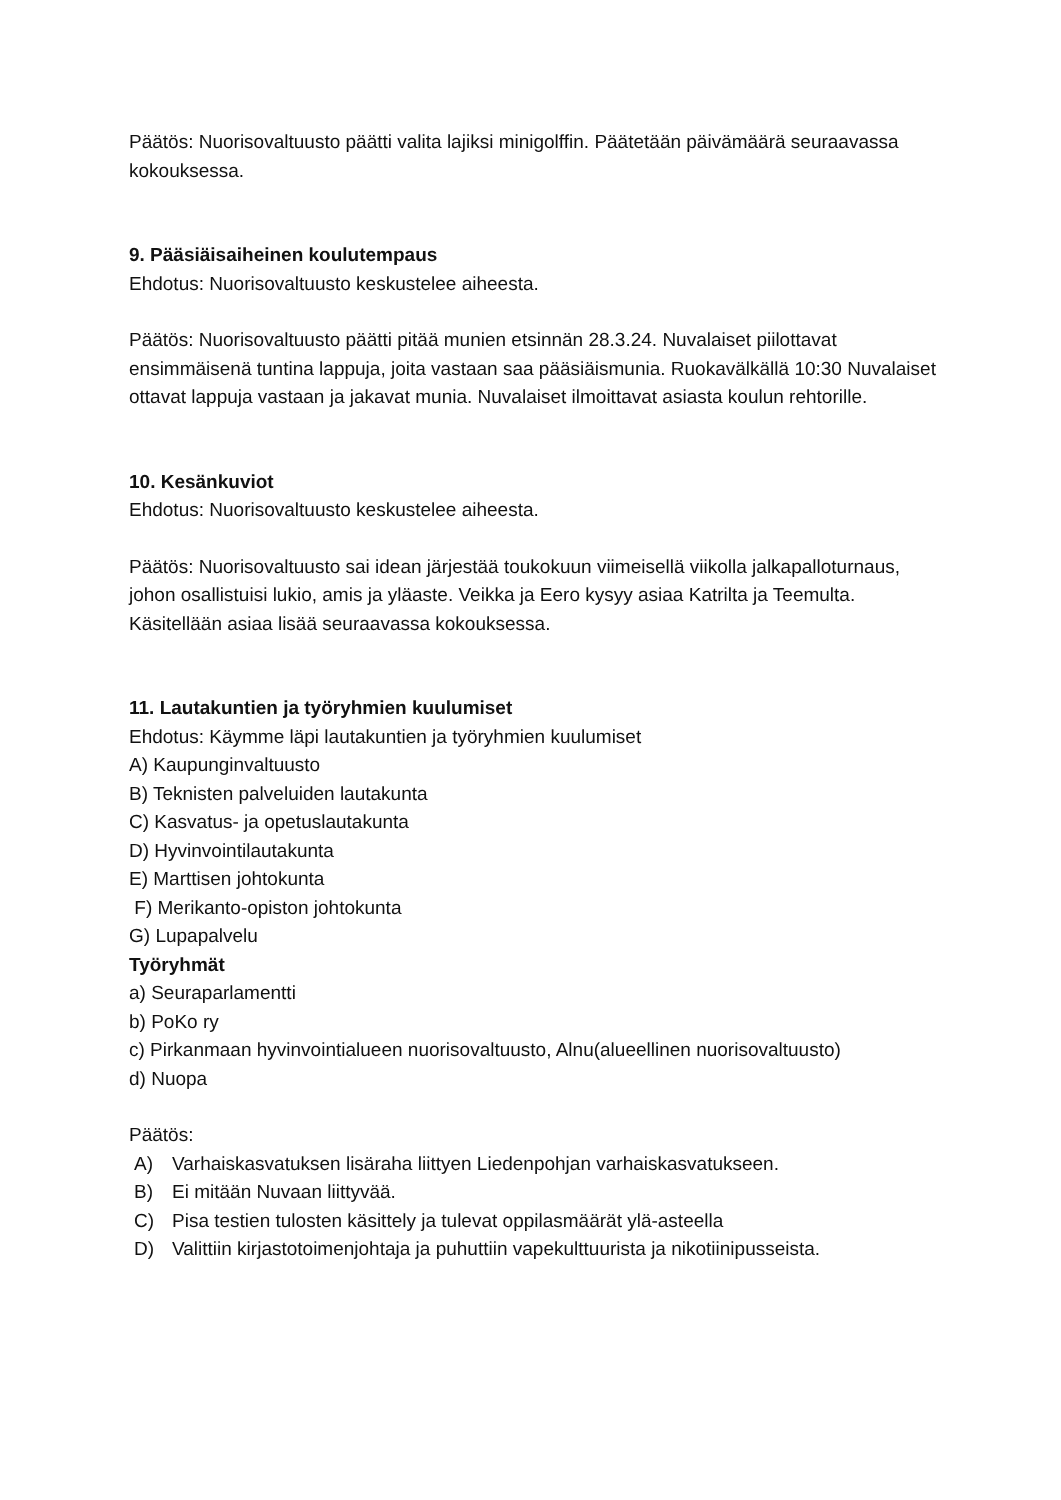Päätös: Nuorisovaltuusto päätti valita lajiksi minigolffin. Päätetään päivämäärä seuraavassa kokouksessa.
9. Pääsiäisaiheinen koulutempaus
Ehdotus: Nuorisovaltuusto keskustelee aiheesta.
Päätös: Nuorisovaltuusto päätti pitää munien etsinnän 28.3.24. Nuvalaiset piilottavat ensimmäisenä tuntina lappuja, joita vastaan saa pääsiäismunia. Ruokavälkällä 10:30 Nuvalaiset ottavat lappuja vastaan ja jakavat munia. Nuvalaiset ilmoittavat asiasta koulun rehtorille.
10. Kesänkuviot
Ehdotus: Nuorisovaltuusto keskustelee aiheesta.
Päätös: Nuorisovaltuusto sai idean järjestää toukokuun viimeisellä viikolla jalkapalloturnaus, johon osallistuisi lukio, amis ja yläaste. Veikka ja Eero kysyy asiaa Katrilta ja Teemulta. Käsitellään asiaa lisää seuraavassa kokouksessa.
11. Lautakuntien ja työryhmien kuulumiset
Ehdotus: Käymme läpi lautakuntien ja työryhmien kuulumiset
A) Kaupunginvaltuusto
B) Teknisten palveluiden lautakunta
C) Kasvatus- ja opetuslautakunta
D) Hyvinvointilautakunta
E) Marttisen johtokunta
F) Merikanto-opiston johtokunta
G) Lupapalvelu
Työryhmät
a) Seuraparlamentti
b) PoKo ry
c) Pirkanmaan hyvinvointialueen nuorisovaltuusto, Alnu(alueellinen nuorisovaltuusto)
d) Nuopa
Päätös:
A) Varhaiskasvatuksen lisäraha liittyen Liedenpohjan varhaiskasvatukseen.
B) Ei mitään Nuvaan liittyvää.
C) Pisa testien tulosten käsittely ja tulevat oppilasmäärät ylä-asteella
D) Valittiin kirjastotoimenjohtaja ja puhuttiin vapekulttuurista ja nikotiinipusseista.